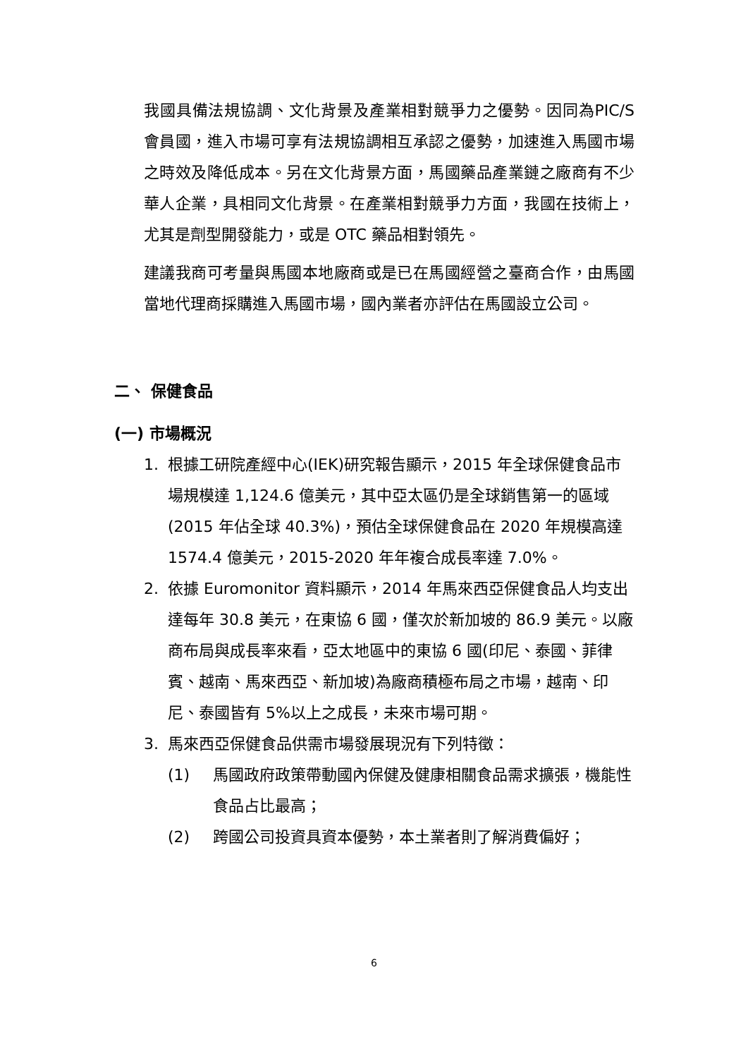我國具備法規協調、文化背景及產業相對競爭力之優勢。因同為PIC/S 會員國，進入市場可享有法規協調相互承認之優勢，加速進入馬國市場之時效及降低成本。另在文化背景方面，馬國藥品產業鏈之廠商有不少華人企業，具相同文化背景。在產業相對競爭力方面，我國在技術上，尤其是劑型開發能力，或是 OTC 藥品相對領先。
建議我商可考量與馬國本地廠商或是已在馬國經營之臺商合作，由馬國當地代理商採購進入馬國市場，國內業者亦評估在馬國設立公司。
二、 保健食品
(一) 市場概況
1. 根據工研院產經中心(IEK)研究報告顯示，2015 年全球保健食品市場規模達 1,124.6 億美元，其中亞太區仍是全球銷售第一的區域(2015 年佔全球 40.3%)，預估全球保健食品在 2020 年規模高達 1574.4 億美元，2015-2020 年年複合成長率達 7.0%。
2. 依據 Euromonitor 資料顯示，2014 年馬來西亞保健食品人均支出達每年 30.8 美元，在東協 6 國，僅次於新加坡的 86.9 美元。以廠商布局與成長率來看，亞太地區中的東協 6 國(印尼、泰國、菲律賓、越南、馬來西亞、新加坡)為廠商積極布局之市場，越南、印尼、泰國皆有 5%以上之成長，未來市場可期。
3. 馬來西亞保健食品供需市場發展現況有下列特徵：
(1) 馬國政府政策帶動國內保健及健康相關食品需求擴張，機能性食品占比最高；
(2) 跨國公司投資具資本優勢，本土業者則了解消費偏好；
6